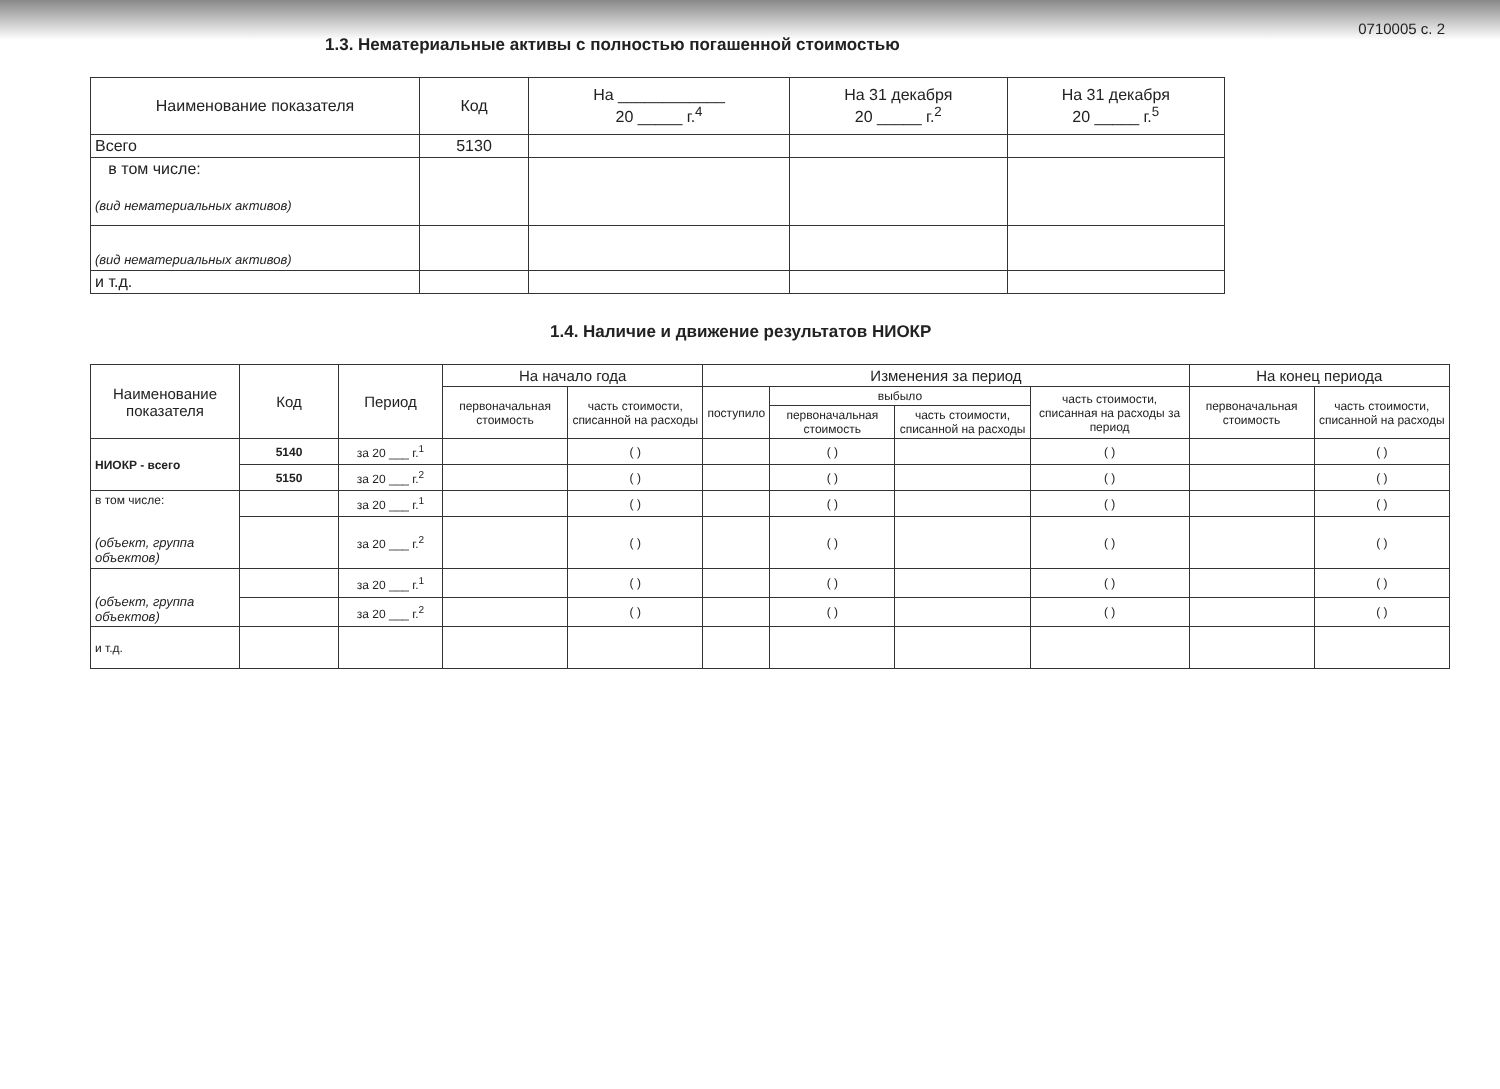0710005 с. 2
1.3. Нематериальные активы с полностью погашенной стоимостью
| Наименование показателя | Код | На ____________ 20 _____ г.<sup>4</sup> | На 31 декабря 20 _____ г.<sup>2</sup> | На 31 декабря 20 _____ г.<sup>5</sup> |
| --- | --- | --- | --- | --- |
| Всего | 5130 | | | |
| в том числе: (вид нематериальных активов) | | | | |
| (вид нематериальных активов) | | | | |
| и т.д. | | | | |
1.4. Наличие и движение результатов НИОКР
| Наименование показателя | Код | Период | На начало года | | Изменения за период | | | | На конец периода | |
| --- | --- | --- | --- | --- | --- | --- | --- | --- | --- | --- |
| | | | первоначальная стоимость | часть стоимости, списанной на расходы | поступило | выбыло | | часть стоимости, списанная на расходы за период | первоначальная стоимость | часть стоимости, списанной на расходы |
| | | | | | | первоначальная стоимость | часть стоимости, списанной на расходы | | | |
| НИОКР - всего | 5140 | за 20 ___ г.<sup>1</sup> | | ( ) | | ( ) | | ( ) | | ( ) |
| | 5150 | за 20 ___ г.<sup>2</sup> | | ( ) | | ( ) | | ( ) | | ( ) |
| в том числе: (объект, группа объектов) | | за 20 ___ г.<sup>1</sup> | | ( ) | | ( ) | | ( ) | | ( ) |
| | | за 20 ___ г.<sup>2</sup> | | ( ) | | ( ) | | ( ) | | ( ) |
| (объект, группа объектов) | | за 20 ___ г.<sup>1</sup> | | ( ) | | ( ) | | ( ) | | ( ) |
| | | за 20 ___ г.<sup>2</sup> | | ( ) | | ( ) | | ( ) | | ( ) |
| и т.д. | | | | | | | | | | |